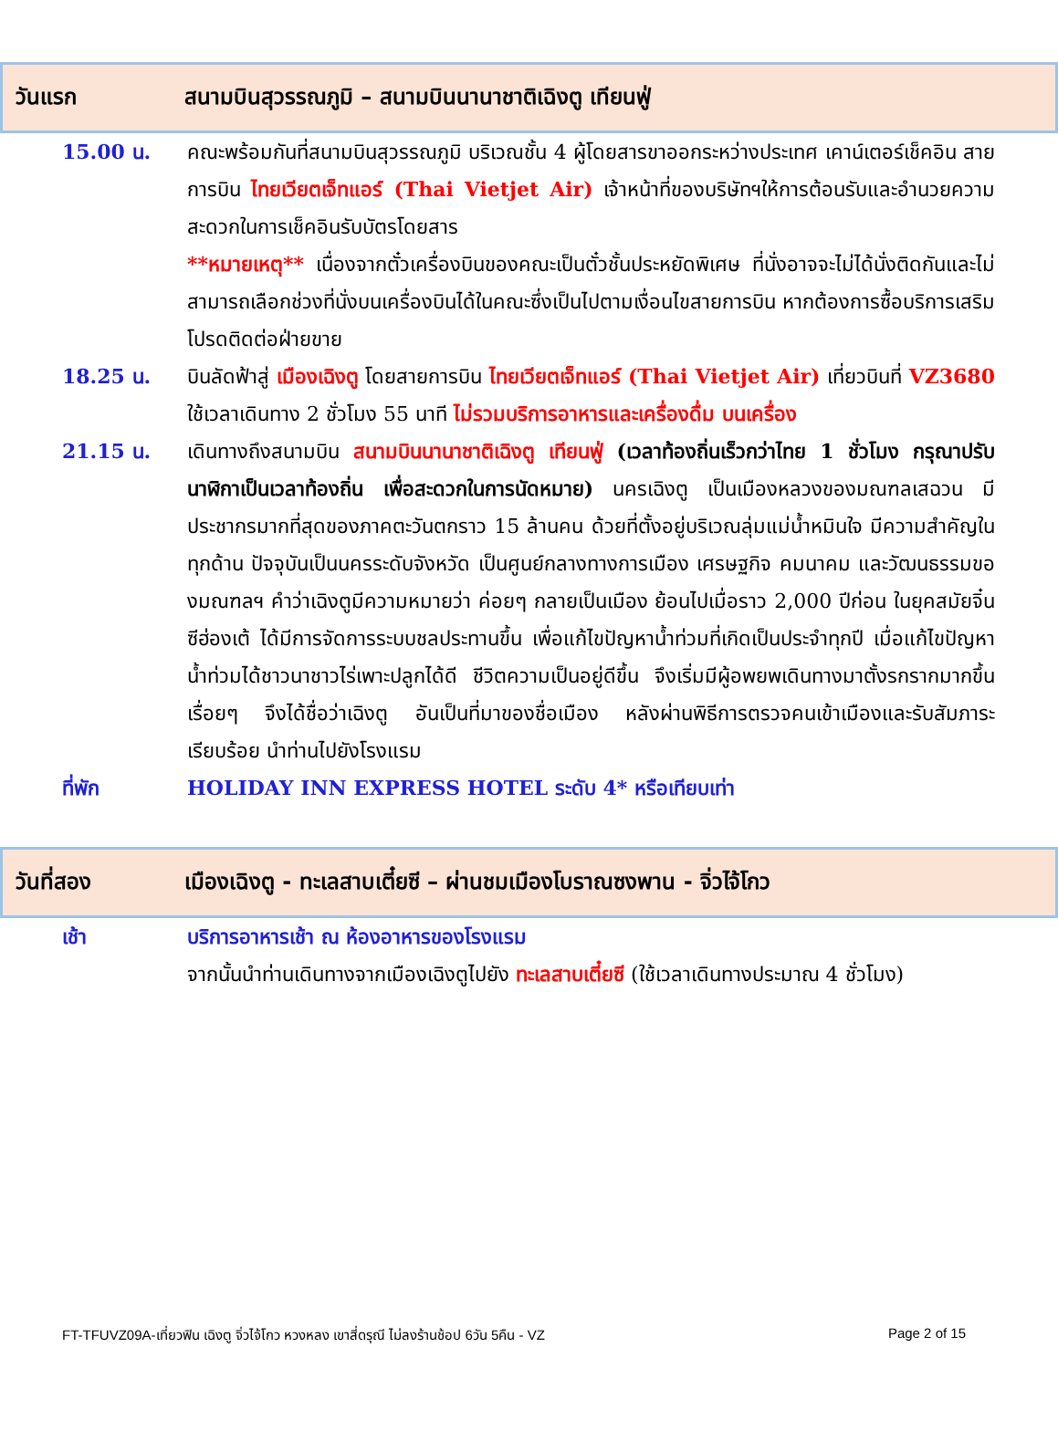วันแรก สนามบินสุวรรณภูมิ – สนามบินนานาชาติเฉิงตู เทียนฟู่
15.00 น. คณะพร้อมกันที่สนามบินสุวรรณภูมิ บริเวณชั้น 4 ผู้โดยสารขาออกระหว่างประเทศ เคาน์เตอร์เช็คอิน สายการบิน ไทยเวียตเจ็ทแอร์ (Thai Vietjet Air) เจ้าหน้าที่ของบริษัทฯให้การต้อนรับและอำนวยความสะดวกในการเช็คอินรับบัตรโดยสาร
**หมายเหตุ** เนื่องจากตั๋วเครื่องบินของคณะเป็นตั๋วชั้นประหยัดพิเศษ ที่นั่งอาจจะไม่ได้นั่งติดกันและไม่สามารถเลือกช่วงที่นั่งบนเครื่องบินได้ในคณะซึ่งเป็นไปตามเงื่อนไขสายการบิน หากต้องการซื้อบริการเสริมโปรดติดต่อฝ่ายขาย
18.25 น. บินลัดฟ้าสู่ เมืองเฉิงตู โดยสายการบิน ไทยเวียตเจ็ทแอร์ (Thai Vietjet Air) เที่ยวบินที่ VZ3680 ใช้เวลาเดินทาง 2 ชั่วโมง 55 นาที ไม่รวมบริการอาหารและเครื่องดื่ม บนเครื่อง
21.15 น. เดินทางถึงสนามบิน สนามบินนานาชาติเฉิงตู เทียนฟู่ (เวลาท้องถิ่นเร็วกว่าไทย 1 ชั่วโมง กรุณาปรับนาฬิกาเป็นเวลาท้องถิ่น เพื่อสะดวกในการนัดหมาย) นครเฉิงตู เป็นเมืองหลวงของมณฑลเสฉวน มีประชากรมากที่สุดของภาคตะวันตกราว 15 ล้านคน ด้วยที่ตั้งอยู่บริเวณลุ่มแม่น้ำหมินใจ มีความสำคัญในทุกด้าน ปัจจุบันเป็นนครระดับจังหวัด เป็นศูนย์กลางทางการเมือง เศรษฐกิจ คมนาคม และวัฒนธรรมของมณฑลฯ คำว่าเฉิงตูมีความหมายว่า ค่อยๆ กลายเป็นเมือง ย้อนไปเมื่อราว 2,000 ปีก่อน ในยุคสมัยจิ๋นซีฮ่องเต้ ได้มีการจัดการระบบชลประทานขึ้น เพื่อแก้ไขปัญหาน้ำท่วมที่เกิดเป็นประจำทุกปี เมื่อแก้ไขปัญหาน้ำท่วมได้ชาวนาชาวไร่เพาะปลูกได้ดี ชีวิตความเป็นอยู่ดีขึ้น จึงเริ่มมีผู้อพยพเดินทางมาตั้งรกรากมากขึ้นเรื่อยๆ จึงได้ชื่อว่าเฉิงตู อันเป็นที่มาของชื่อเมือง หลังผ่านพิธีการตรวจคนเข้าเมืองและรับสัมภาระเรียบร้อย นำท่านไปยังโรงแรม
ที่พัก HOLIDAY INN EXPRESS HOTEL ระดับ 4* หรือเทียบเท่า
วันที่สอง เมืองเฉิงตู - ทะเลสาบเตี๋ยซี – ผ่านชมเมืองโบราณซงพาน - จิ่วไจ้โกว
เช้า บริการอาหารเช้า ณ ห้องอาหารของโรงแรม
จากนั้นนำท่านเดินทางจากเมืองเฉิงตูไปยัง ทะเลสาบเตี๋ยซี (ใช้เวลาเดินทางประมาณ 4 ชั่วโมง)
FT-TFUVZ09A-เที่ยวฟิน เฉิงตู จิ่วไจ้โกว หวงหลง เขาสี่ดรุณี ไม่ลงร้านช้อป 6วัน 5คืน - VZ Page 2 of 15